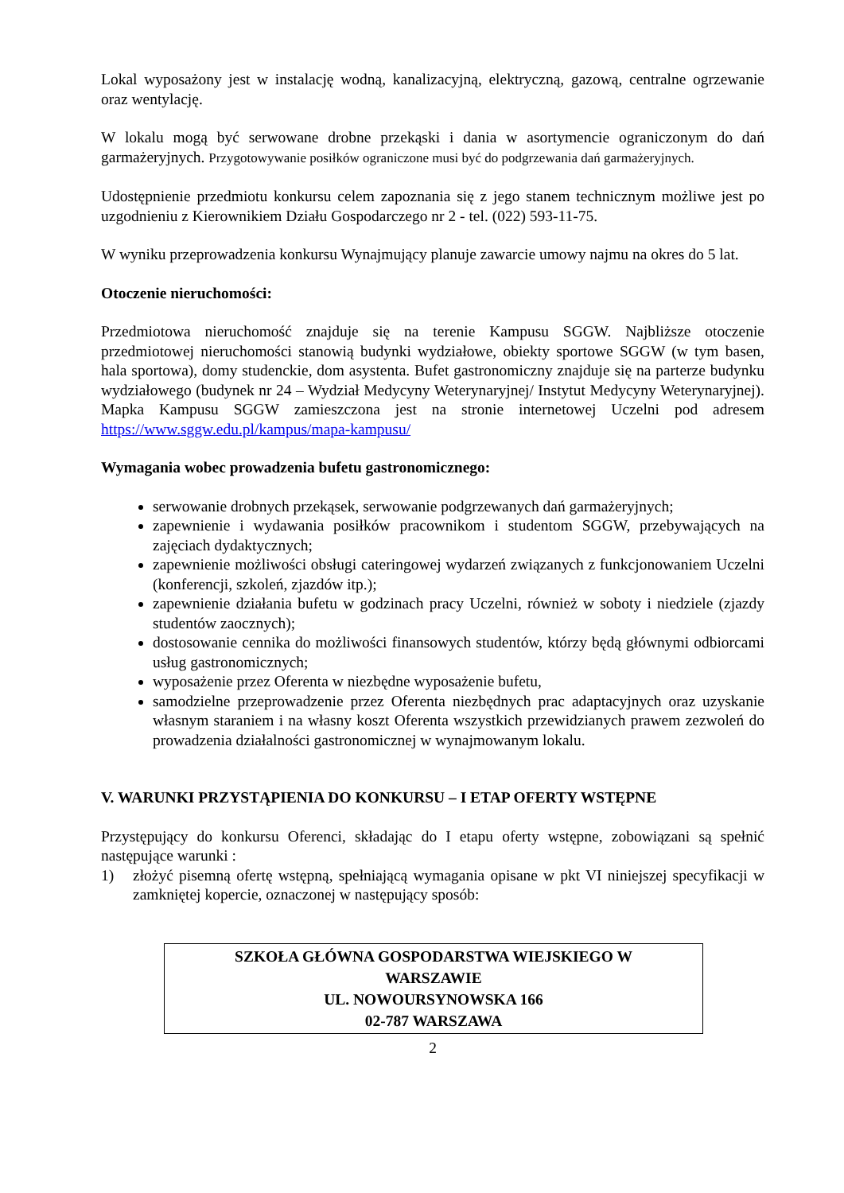Lokal wyposażony jest w instalację wodną, kanalizacyjną, elektryczną, gazową, centralne ogrzewanie oraz wentylację.
W lokalu mogą być serwowane drobne przekąski i dania w asortymencie ograniczonym do dań garmażeryjnych. Przygotowywanie posiłków ograniczone musi być do podgrzewania dań garmażeryjnych.
Udostępnienie przedmiotu konkursu celem zapoznania się z jego stanem technicznym możliwe jest po uzgodnieniu z Kierownikiem Działu Gospodarczego nr 2 - tel. (022) 593-11-75.
W wyniku przeprowadzenia konkursu Wynajmujący planuje zawarcie umowy najmu na okres do 5 lat.
Otoczenie nieruchomości:
Przedmiotowa nieruchomość znajduje się na terenie Kampusu SGGW. Najbliższe otoczenie przedmiotowej nieruchomości stanowią budynki wydziałowe, obiekty sportowe SGGW (w tym basen, hala sportowa), domy studenckie, dom asystenta. Bufet gastronomiczny znajduje się na parterze budynku wydziałowego (budynek nr 24 – Wydział Medycyny Weterynaryjnej/ Instytut Medycyny Weterynaryjnej). Mapka Kampusu SGGW zamieszczona jest na stronie internetowej Uczelni pod adresem https://www.sggw.edu.pl/kampus/mapa-kampusu/
Wymagania wobec prowadzenia bufetu gastronomicznego:
serwowanie drobnych przekąsek, serwowanie podgrzewanych dań garmażeryjnych;
zapewnienie i wydawania posiłków pracownikom i studentom SGGW, przebywających na zajęciach dydaktycznych;
zapewnienie możliwości obsługi cateringowej wydarzeń związanych z funkcjonowaniem Uczelni (konferencji, szkoleń, zjazdów itp.);
zapewnienie działania bufetu w godzinach pracy Uczelni, również w soboty i niedziele (zjazdy studentów zaocznych);
dostosowanie cennika do możliwości finansowych studentów, którzy będą głównymi odbiorcami usług gastronomicznych;
wyposażenie przez Oferenta w niezbędne wyposażenie bufetu,
samodzielne przeprowadzenie przez Oferenta niezbędnych prac adaptacyjnych oraz uzyskanie własnym staraniem i na własny koszt Oferenta wszystkich przewidzianych prawem zezwoleń do prowadzenia działalności gastronomicznej w wynajmowanym lokalu.
V. WARUNKI PRZYSTĄPIENIA DO KONKURSU – I ETAP OFERTY WSTĘPNE
Przystępujący do konkursu Oferenci, składając do I etapu oferty wstępne, zobowiązani są spełnić następujące warunki :
1) złożyć pisemną ofertę wstępną, spełniającą wymagania opisane w pkt VI niniejszej specyfikacji w zamkniętej kopercie, oznaczonej w następujący sposób:
SZKOŁA GŁÓWNA GOSPODARSTWA WIEJSKIEGO W
WARSZAWIE
UL. NOWOURSYNOWSKA 166
02-787 WARSZAWA
2